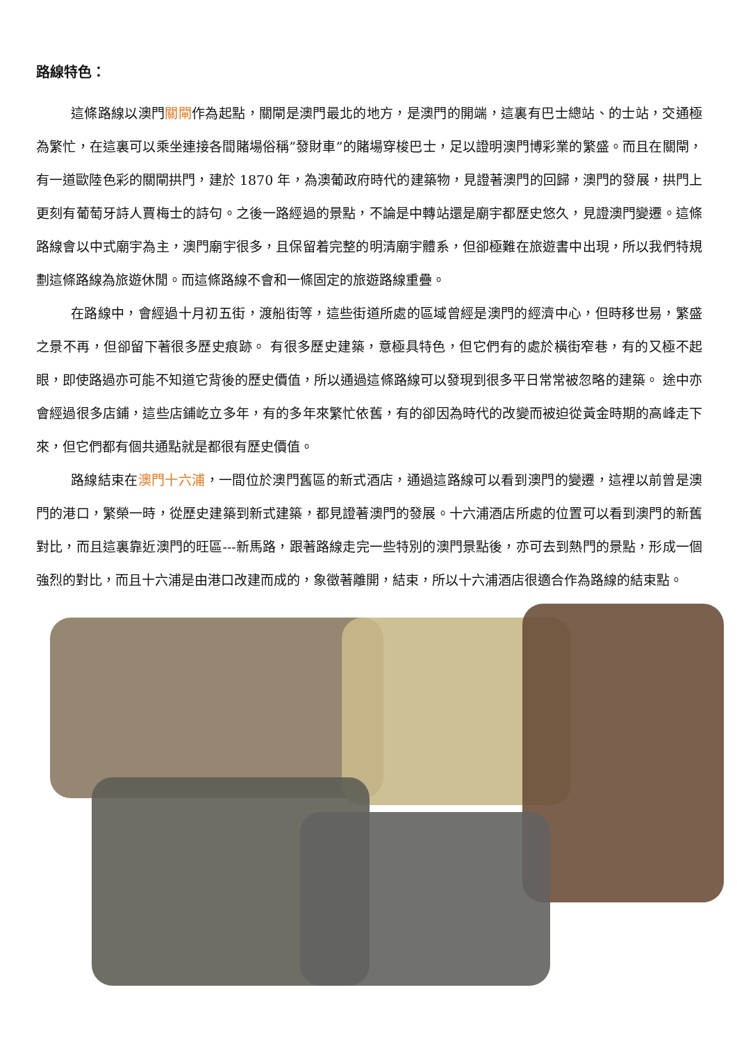路線特色：
這條路線以澳門關閘作為起點，關閘是澳門最北的地方，是澳門的開端，這裏有巴士總站、的士站，交通極為繁忙，在這裏可以乘坐連接各間賭場俗稱”發財車”的賭場穿梭巴士，足以證明澳門博彩業的繁盛。而且在關閘，有一道歐陸色彩的關閘拱門，建於 1870 年，為澳葡政府時代的建築物，見證著澳門的回歸，澳門的發展，拱門上更刻有葡萄牙詩人賈梅士的詩句。之後一路經過的景點，不論是中轉站還是廟宇都歷史悠久，見證澳門變遷。這條路線會以中式廟宇為主，澳門廟宇很多，且保留着完整的明清廟宇體系，但卻極難在旅遊書中出現，所以我們特規劃這條路線為旅遊休閒。而這條路線不會和一條固定的旅遊路線重疊。
在路線中，會經過十月初五街，渡船街等，這些街道所處的區域曾經是澳門的經濟中心，但時移世易，繁盛之景不再，但卻留下著很多歷史痕跡。 有很多歷史建築，意極具特色，但它們有的處於橫街窄巷，有的又極不起眼，即使路過亦可能不知道它背後的歷史價值，所以通過這條路線可以發現到很多平日常常被忽略的建築。 途中亦會經過很多店鋪，這些店鋪屹立多年，有的多年來繁忙依舊，有的卻因為時代的改變而被迫從黃金時期的高峰走下來，但它們都有個共通點就是都很有歷史價值。
路線結束在澳門十六浦，一間位於澳門舊區的新式酒店，通過這路線可以看到澳門的變遷，這裡以前曾是澳門的港口，繁榮一時，從歷史建築到新式建築，都見證著澳門的發展。十六浦酒店所處的位置可以看到澳門的新舊對比，而且這裏靠近澳門的旺區---新馬路，跟著路線走完一些特別的澳門景點後，亦可去到熱門的景點，形成一個強烈的對比，而且十六浦是由港口改建而成的，象徵著離開，結束，所以十六浦酒店很適合作為路線的結束點。